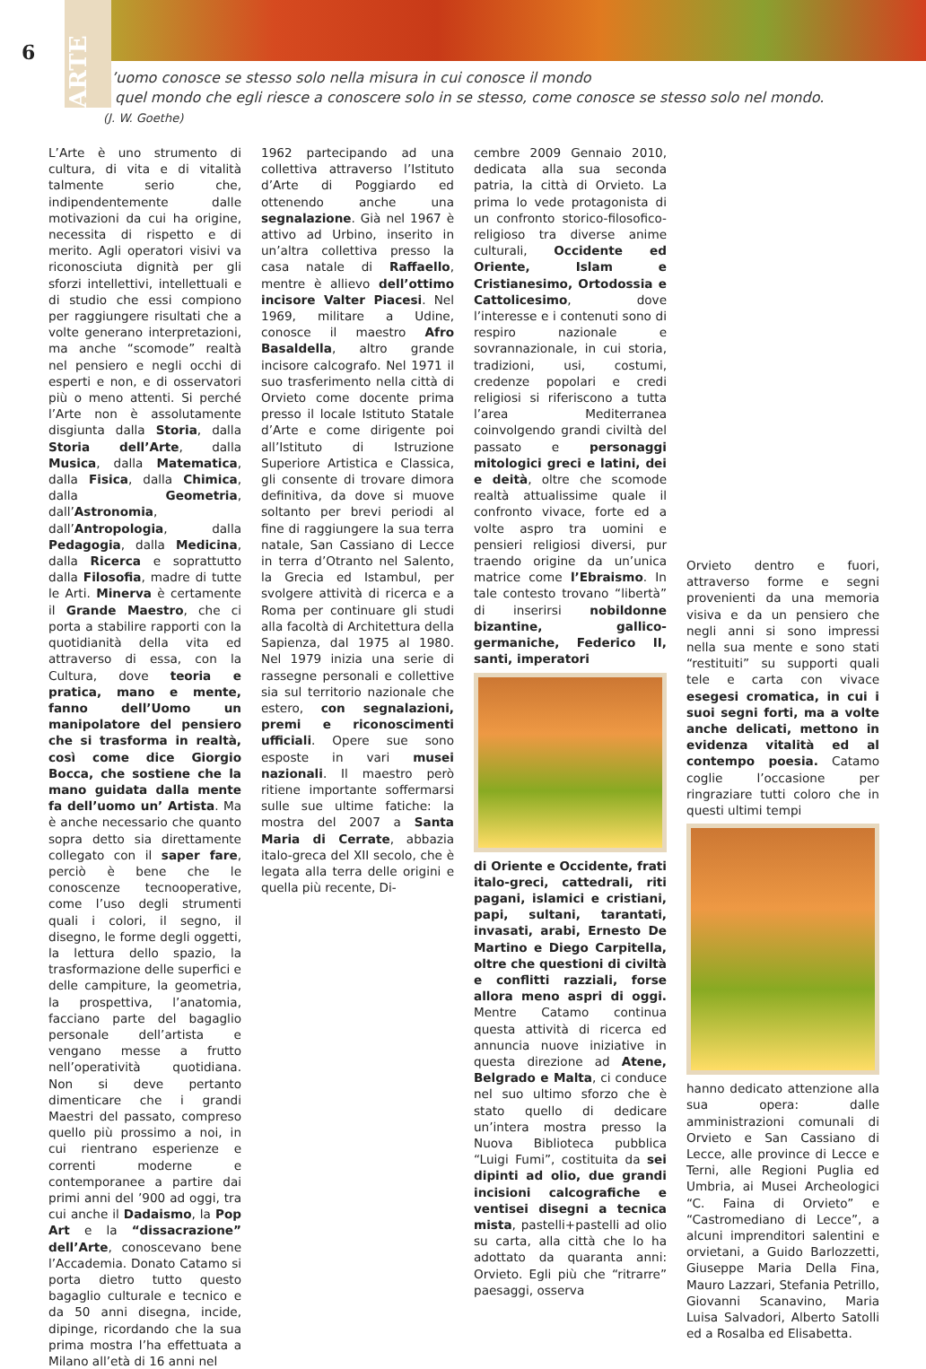6
ARTE
L’uomo conosce se stesso solo nella misura in cui conosce il mondo
– quel mondo che egli riesce a conoscere solo in se stesso, come conosce se stesso solo nel mondo.
(J. W. Goethe)
L’Arte è uno strumento di cultura, di vita e di vitalità talmente serio che, indipendentemente dalle motivazioni da cui ha origine, necessita di rispetto e di merito. Agli operatori visivi va riconosciuta dignità per gli sforzi intellettivi, intellettuali e di studio che essi compiono per raggiungere risultati che a volte generano interpretazioni, ma anche “scomode” realtà nel pensiero e negli occhi di esperti e non, e di osservatori più o meno attenti. Si perché l’Arte non è assolutamente disgiunta dalla Storia, dalla Storia dell’Arte, dalla Musica, dalla Matematica, dalla Fisica, dalla Chimica, dalla Geometria, dall’Astronomia, dall’Antropologia, dalla Pedagogia, dalla Medicina, dalla Ricerca e soprattutto dalla Filosofia, madre di tutte le Arti. Minerva è certamente il Grande Maestro, che ci porta a stabilire rapporti con la quotidianità della vita ed attraverso di essa, con la Cultura, dove teoria e pratica, mano e mente, fanno dell’Uomo un manipolatore del pensiero che si trasforma in realtà, così come dice Giorgio Bocca, che sostiene che la mano guidata dalla mente fa dell’uomo un’ Artista. Ma è anche necessario che quanto sopra detto sia direttamente collegato con il saper fare, perciò è bene che le conoscenze tecnooperative, come l’uso degli strumenti quali i colori, il segno, il disegno, le forme degli oggetti, la lettura dello spazio, la trasformazione delle superfici e delle campiture, la geometria, la prospettiva, l’anatomia, facciano parte del bagaglio personale dell’artista e vengano messe a frutto nell’operatività quotidiana. Non si deve pertanto dimenticare che i grandi Maestri del passato, compreso quello più prossimo a noi, in cui rientrano esperienze e correnti moderne e contemporanee a partire dai primi anni del ’900 ad oggi, tra cui anche il Dadaismo, la Pop Art e la “dissacrazione” dell’Arte, conoscevano bene l’Accademia. Donato Catamo si porta dietro tutto questo bagaglio culturale e tecnico e da 50 anni disegna, incide, dipinge, ricordando che la sua prima mostra l’ha effettuata a Milano all’età di 16 anni nel
1962 partecipando ad una collettiva attraverso l’Istituto d’Arte di Poggiardo ed ottenendo anche una segnalazione. Già nel 1967 è attivo ad Urbino, inserito in un’altra collettiva presso la casa natale di Raffaello, mentre è allievo dell’ottimo incisore Valter Piacesi. Nel 1969, militare a Udine, conosce il maestro Afro Basaldella, altro grande incisore calcografo. Nel 1971 il suo trasferimento nella città di Orvieto come docente prima presso il locale Istituto Statale d’Arte e come dirigente poi all’Istituto di Istruzione Superiore Artistica e Classica, gli consente di trovare dimora definitiva, da dove si muove soltanto per brevi periodi al fine di raggiungere la sua terra natale, San Cassiano di Lecce in terra d’Otranto nel Salento, la Grecia ed Istambul, per svolgere attività di ricerca e a Roma per continuare gli studi alla facoltà di Architettura della Sapienza, dal 1975 al 1980. Nel 1979 inizia una serie di rassegne personali e collettive sia sul territorio nazionale che estero, con segnalazioni, premi e riconoscimenti ufficiali. Opere sue sono esposte in vari musei nazionali. Il maestro però ritiene importante soffermarsi sulle sue ultime fatiche: la mostra del 2007 a Santa Maria di Cerrate, abbazia italo-greca del XII secolo, che è legata alla terra delle origini e quella più recente, Di-
cembre 2009 Gennaio 2010, dedicata alla sua seconda patria, la città di Orvieto. La prima lo vede protagonista di un confronto storico-filosofico-religioso tra diverse anime culturali, Occidente ed Oriente, Islam e Cristianesimo, Ortodossia e Cattolicesimo, dove l’interesse e i contenuti sono di respiro nazionale e sovrannazionale, in cui storia, tradizioni, usi, costumi, credenze popolari e credi religiosi si riferiscono a tutta l’area Mediterranea coinvolgendo grandi civiltà del passato e personaggi mitologici greci e latini, dei e deità, oltre che scomode realtà attualissime quale il confronto vivace, forte ed a volte aspro tra uomini e pensieri religiosi diversi, pur traendo origine da un’unica matrice come l’Ebraismo. In tale contesto trovano “libertà” di inserirsi nobildonne bizantine, gallico-germaniche, Federico II, santi, imperatori
di Oriente e Occidente, frati italo-greci, cattedrali, riti pagani, islamici e cristiani, papi, sultani, tarantati, invasati, arabi, Ernesto De Martino e Diego Carpitella, oltre che questioni di civiltà e conflitti razziali, forse allora meno aspri di oggi. Mentre Catamo continua questa attività di ricerca ed annuncia nuove iniziative in questa direzione ad Atene, Belgrado e Malta, ci conduce nel suo ultimo sforzo che è stato quello di dedicare un’intera mostra presso la Nuova Biblioteca pubblica “Luigi Fumi”, costituita da sei dipinti ad olio, due grandi incisioni calcografiche e ventisei disegni a tecnica mista, pastelli+pastelli ad olio su carta, alla città che lo ha adottato da quaranta anni: Orvieto. Egli più che “ritrarre” paesaggi, osserva
Orvieto dentro e fuori, attraverso forme e segni provenienti da una memoria visiva e da un pensiero che negli anni si sono impressi nella sua mente e sono stati “restituiti” su supporti quali tele e carta con vivace esegesi cromatica, in cui i suoi segni forti, ma a volte anche delicati, mettono in evidenza vitalità ed al contempo poesia. Catamo coglie l’occasione per ringraziare tutti coloro che in questi ultimi tempi
hanno dedicato attenzione alla sua opera: dalle amministrazioni comunali di Orvieto e San Cassiano di Lecce, alle province di Lecce e Terni, alle Regioni Puglia ed Umbria, ai Musei Archeologici “C. Faina di Orvieto” e “Castromediano di Lecce”, a alcuni imprenditori salentini e orvietani, a Guido Barlozzetti, Giuseppe Maria Della Fina, Mauro Lazzari, Stefania Petrillo, Giovanni Scanavino, Maria Luisa Salvadori, Alberto Satolli ed a Rosalba ed Elisabetta.